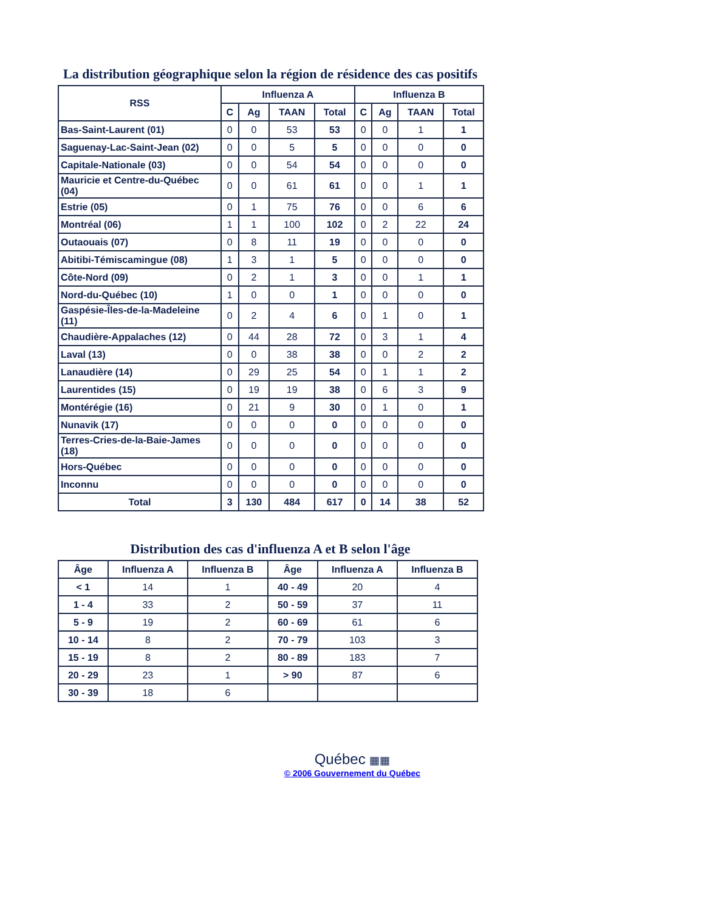La distribution géographique selon la région de résidence des cas positifs
| RSS | Influenza A | | | | Influenza B | | | |
| --- | --- | --- | --- | --- | --- | --- | --- | --- |
| | C | Ag | TAAN | Total | C | Ag | TAAN | Total |
| Bas-Saint-Laurent (01) | 0 | 0 | 53 | 53 | 0 | 0 | 1 | 1 |
| Saguenay-Lac-Saint-Jean (02) | 0 | 0 | 5 | 5 | 0 | 0 | 0 | 0 |
| Capitale-Nationale (03) | 0 | 0 | 54 | 54 | 0 | 0 | 0 | 0 |
| Mauricie et Centre-du-Québec (04) | 0 | 0 | 61 | 61 | 0 | 0 | 1 | 1 |
| Estrie (05) | 0 | 1 | 75 | 76 | 0 | 0 | 6 | 6 |
| Montréal (06) | 1 | 1 | 100 | 102 | 0 | 2 | 22 | 24 |
| Outaouais (07) | 0 | 8 | 11 | 19 | 0 | 0 | 0 | 0 |
| Abitibi-Témiscamingue (08) | 1 | 3 | 1 | 5 | 0 | 0 | 0 | 0 |
| Côte-Nord (09) | 0 | 2 | 1 | 3 | 0 | 0 | 1 | 1 |
| Nord-du-Québec (10) | 1 | 0 | 0 | 1 | 0 | 0 | 0 | 0 |
| Gaspésie-Îles-de-la-Madeleine (11) | 0 | 2 | 4 | 6 | 0 | 1 | 0 | 1 |
| Chaudière-Appalaches (12) | 0 | 44 | 28 | 72 | 0 | 3 | 1 | 4 |
| Laval (13) | 0 | 0 | 38 | 38 | 0 | 0 | 2 | 2 |
| Lanaudière (14) | 0 | 29 | 25 | 54 | 0 | 1 | 1 | 2 |
| Laurentides (15) | 0 | 19 | 19 | 38 | 0 | 6 | 3 | 9 |
| Montérégie (16) | 0 | 21 | 9 | 30 | 0 | 1 | 0 | 1 |
| Nunavik (17) | 0 | 0 | 0 | 0 | 0 | 0 | 0 | 0 |
| Terres-Cries-de-la-Baie-James (18) | 0 | 0 | 0 | 0 | 0 | 0 | 0 | 0 |
| Hors-Québec | 0 | 0 | 0 | 0 | 0 | 0 | 0 | 0 |
| Inconnu | 0 | 0 | 0 | 0 | 0 | 0 | 0 | 0 |
| Total | 3 | 130 | 484 | 617 | 0 | 14 | 38 | 52 |
Distribution des cas d'influenza A et B selon l'âge
| Âge | Influenza A | Influenza B | Âge | Influenza A | Influenza B |
| --- | --- | --- | --- | --- | --- |
| < 1 | 14 | 1 | 40 - 49 | 20 | 4 |
| 1 - 4 | 33 | 2 | 50 - 59 | 37 | 11 |
| 5 - 9 | 19 | 2 | 60 - 69 | 61 | 6 |
| 10 - 14 | 8 | 2 | 70 - 79 | 103 | 3 |
| 15 - 19 | 8 | 2 | 80 - 89 | 183 | 7 |
| 20 - 29 | 23 | 1 | > 90 | 87 | 6 |
| 30 - 39 | 18 | 6 | | | |
Québec ▦▦
© 2006 Gouvernement du Québec